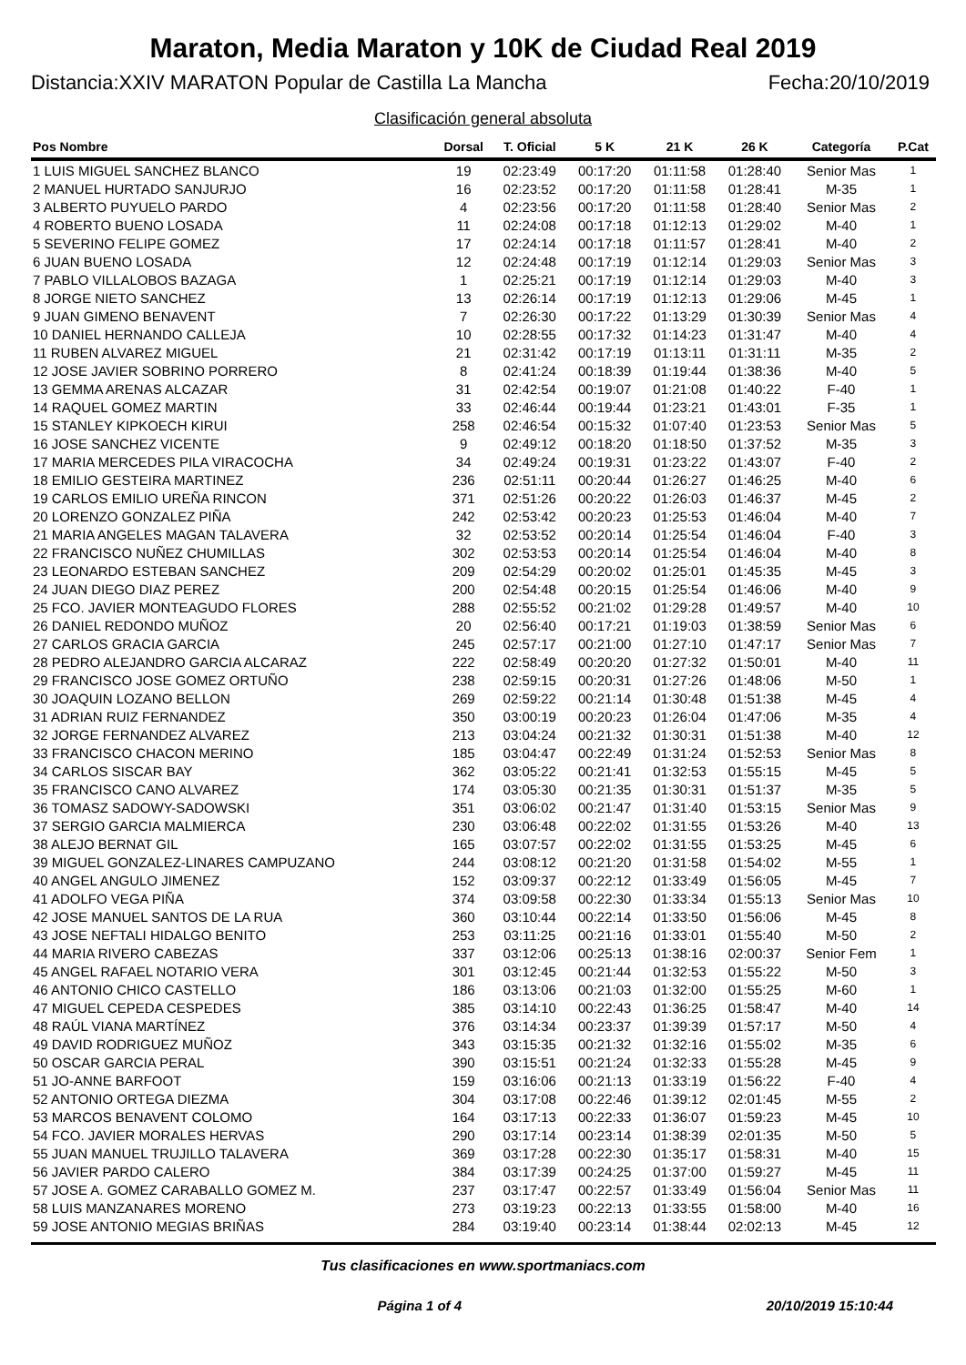Maraton, Media Maraton y 10K de Ciudad Real 2019
Distancia:XXIV MARATON Popular de Castilla La Mancha Fecha:20/10/2019
Clasificación general absoluta
| Pos Nombre | Dorsal | T. Oficial | 5 K | 21 K | 26 K | Categoría | P.Cat |
| --- | --- | --- | --- | --- | --- | --- | --- |
| 1 LUIS MIGUEL SANCHEZ BLANCO | 19 | 02:23:49 | 00:17:20 | 01:11:58 | 01:28:40 | Senior Mas | 1 |
| 2 MANUEL HURTADO SANJURJO | 16 | 02:23:52 | 00:17:20 | 01:11:58 | 01:28:41 | M-35 | 1 |
| 3 ALBERTO PUYUELO PARDO | 4 | 02:23:56 | 00:17:20 | 01:11:58 | 01:28:40 | Senior Mas | 2 |
| 4 ROBERTO BUENO LOSADA | 11 | 02:24:08 | 00:17:18 | 01:12:13 | 01:29:02 | M-40 | 1 |
| 5 SEVERINO FELIPE GOMEZ | 17 | 02:24:14 | 00:17:18 | 01:11:57 | 01:28:41 | M-40 | 2 |
| 6 JUAN BUENO LOSADA | 12 | 02:24:48 | 00:17:19 | 01:12:14 | 01:29:03 | Senior Mas | 3 |
| 7 PABLO VILLALOBOS BAZAGA | 1 | 02:25:21 | 00:17:19 | 01:12:14 | 01:29:03 | M-40 | 3 |
| 8 JORGE NIETO SANCHEZ | 13 | 02:26:14 | 00:17:19 | 01:12:13 | 01:29:06 | M-45 | 1 |
| 9 JUAN GIMENO BENAVENT | 7 | 02:26:30 | 00:17:22 | 01:13:29 | 01:30:39 | Senior Mas | 4 |
| 10 DANIEL HERNANDO CALLEJA | 10 | 02:28:55 | 00:17:32 | 01:14:23 | 01:31:47 | M-40 | 4 |
| 11 RUBEN ALVAREZ MIGUEL | 21 | 02:31:42 | 00:17:19 | 01:13:11 | 01:31:11 | M-35 | 2 |
| 12 JOSE JAVIER SOBRINO PORRERO | 8 | 02:41:24 | 00:18:39 | 01:19:44 | 01:38:36 | M-40 | 5 |
| 13 GEMMA ARENAS ALCAZAR | 31 | 02:42:54 | 00:19:07 | 01:21:08 | 01:40:22 | F-40 | 1 |
| 14 RAQUEL GOMEZ MARTIN | 33 | 02:46:44 | 00:19:44 | 01:23:21 | 01:43:01 | F-35 | 1 |
| 15 STANLEY KIPKOECH KIRUI | 258 | 02:46:54 | 00:15:32 | 01:07:40 | 01:23:53 | Senior Mas | 5 |
| 16 JOSE SANCHEZ VICENTE | 9 | 02:49:12 | 00:18:20 | 01:18:50 | 01:37:52 | M-35 | 3 |
| 17 MARIA MERCEDES PILA VIRACOCHA | 34 | 02:49:24 | 00:19:31 | 01:23:22 | 01:43:07 | F-40 | 2 |
| 18 EMILIO GESTEIRA MARTINEZ | 236 | 02:51:11 | 00:20:44 | 01:26:27 | 01:46:25 | M-40 | 6 |
| 19 CARLOS EMILIO UREÑA RINCON | 371 | 02:51:26 | 00:20:22 | 01:26:03 | 01:46:37 | M-45 | 2 |
| 20 LORENZO GONZALEZ PIÑA | 242 | 02:53:42 | 00:20:23 | 01:25:53 | 01:46:04 | M-40 | 7 |
| 21 MARIA ANGELES MAGAN TALAVERA | 32 | 02:53:52 | 00:20:14 | 01:25:54 | 01:46:04 | F-40 | 3 |
| 22 FRANCISCO NUÑEZ CHUMILLAS | 302 | 02:53:53 | 00:20:14 | 01:25:54 | 01:46:04 | M-40 | 8 |
| 23 LEONARDO ESTEBAN SANCHEZ | 209 | 02:54:29 | 00:20:02 | 01:25:01 | 01:45:35 | M-45 | 3 |
| 24 JUAN DIEGO DIAZ PEREZ | 200 | 02:54:48 | 00:20:15 | 01:25:54 | 01:46:06 | M-40 | 9 |
| 25 FCO. JAVIER MONTEAGUDO FLORES | 288 | 02:55:52 | 00:21:02 | 01:29:28 | 01:49:57 | M-40 | 10 |
| 26 DANIEL REDONDO MUÑOZ | 20 | 02:56:40 | 00:17:21 | 01:19:03 | 01:38:59 | Senior Mas | 6 |
| 27 CARLOS GRACIA GARCIA | 245 | 02:57:17 | 00:21:00 | 01:27:10 | 01:47:17 | Senior Mas | 7 |
| 28 PEDRO ALEJANDRO GARCIA ALCARAZ | 222 | 02:58:49 | 00:20:20 | 01:27:32 | 01:50:01 | M-40 | 11 |
| 29 FRANCISCO JOSE GOMEZ ORTUÑO | 238 | 02:59:15 | 00:20:31 | 01:27:26 | 01:48:06 | M-50 | 1 |
| 30 JOAQUIN LOZANO BELLON | 269 | 02:59:22 | 00:21:14 | 01:30:48 | 01:51:38 | M-45 | 4 |
| 31 ADRIAN RUIZ FERNANDEZ | 350 | 03:00:19 | 00:20:23 | 01:26:04 | 01:47:06 | M-35 | 4 |
| 32 JORGE FERNANDEZ ALVAREZ | 213 | 03:04:24 | 00:21:32 | 01:30:31 | 01:51:38 | M-40 | 12 |
| 33 FRANCISCO CHACON MERINO | 185 | 03:04:47 | 00:22:49 | 01:31:24 | 01:52:53 | Senior Mas | 8 |
| 34 CARLOS SISCAR BAY | 362 | 03:05:22 | 00:21:41 | 01:32:53 | 01:55:15 | M-45 | 5 |
| 35 FRANCISCO CANO ALVAREZ | 174 | 03:05:30 | 00:21:35 | 01:30:31 | 01:51:37 | M-35 | 5 |
| 36 TOMASZ SADOWY-SADOWSKI | 351 | 03:06:02 | 00:21:47 | 01:31:40 | 01:53:15 | Senior Mas | 9 |
| 37 SERGIO GARCIA MALMIERCA | 230 | 03:06:48 | 00:22:02 | 01:31:55 | 01:53:26 | M-40 | 13 |
| 38 ALEJO BERNAT GIL | 165 | 03:07:57 | 00:22:02 | 01:31:55 | 01:53:25 | M-45 | 6 |
| 39 MIGUEL GONZALEZ-LINARES CAMPUZANO | 244 | 03:08:12 | 00:21:20 | 01:31:58 | 01:54:02 | M-55 | 1 |
| 40 ANGEL ANGULO JIMENEZ | 152 | 03:09:37 | 00:22:12 | 01:33:49 | 01:56:05 | M-45 | 7 |
| 41 ADOLFO VEGA PIÑA | 374 | 03:09:58 | 00:22:30 | 01:33:34 | 01:55:13 | Senior Mas | 10 |
| 42 JOSE MANUEL SANTOS DE LA RUA | 360 | 03:10:44 | 00:22:14 | 01:33:50 | 01:56:06 | M-45 | 8 |
| 43 JOSE NEFTALI HIDALGO BENITO | 253 | 03:11:25 | 00:21:16 | 01:33:01 | 01:55:40 | M-50 | 2 |
| 44 MARIA RIVERO CABEZAS | 337 | 03:12:06 | 00:25:13 | 01:38:16 | 02:00:37 | Senior Fem | 1 |
| 45 ANGEL RAFAEL NOTARIO VERA | 301 | 03:12:45 | 00:21:44 | 01:32:53 | 01:55:22 | M-50 | 3 |
| 46 ANTONIO CHICO CASTELLO | 186 | 03:13:06 | 00:21:03 | 01:32:00 | 01:55:25 | M-60 | 1 |
| 47 MIGUEL CEPEDA CESPEDES | 385 | 03:14:10 | 00:22:43 | 01:36:25 | 01:58:47 | M-40 | 14 |
| 48 RAÚL VIANA MARTÍNEZ | 376 | 03:14:34 | 00:23:37 | 01:39:39 | 01:57:17 | M-50 | 4 |
| 49 DAVID RODRIGUEZ MUÑOZ | 343 | 03:15:35 | 00:21:32 | 01:32:16 | 01:55:02 | M-35 | 6 |
| 50 OSCAR GARCIA PERAL | 390 | 03:15:51 | 00:21:24 | 01:32:33 | 01:55:28 | M-45 | 9 |
| 51 JO-ANNE BARFOOT | 159 | 03:16:06 | 00:21:13 | 01:33:19 | 01:56:22 | F-40 | 4 |
| 52 ANTONIO ORTEGA DIEZMA | 304 | 03:17:08 | 00:22:46 | 01:39:12 | 02:01:45 | M-55 | 2 |
| 53 MARCOS BENAVENT COLOMO | 164 | 03:17:13 | 00:22:33 | 01:36:07 | 01:59:23 | M-45 | 10 |
| 54 FCO. JAVIER MORALES HERVAS | 290 | 03:17:14 | 00:23:14 | 01:38:39 | 02:01:35 | M-50 | 5 |
| 55 JUAN MANUEL TRUJILLO TALAVERA | 369 | 03:17:28 | 00:22:30 | 01:35:17 | 01:58:31 | M-40 | 15 |
| 56 JAVIER PARDO CALERO | 384 | 03:17:39 | 00:24:25 | 01:37:00 | 01:59:27 | M-45 | 11 |
| 57 JOSE A. GOMEZ CARABALLO GOMEZ M. | 237 | 03:17:47 | 00:22:57 | 01:33:49 | 01:56:04 | Senior Mas | 11 |
| 58 LUIS MANZANARES MORENO | 273 | 03:19:23 | 00:22:13 | 01:33:55 | 01:58:00 | M-40 | 16 |
| 59 JOSE ANTONIO MEGIAS BRIÑAS | 284 | 03:19:40 | 00:23:14 | 01:38:44 | 02:02:13 | M-45 | 12 |
Tus clasificaciones en www.sportmaniacs.com
Página 1 of 4 20/10/2019 15:10:44